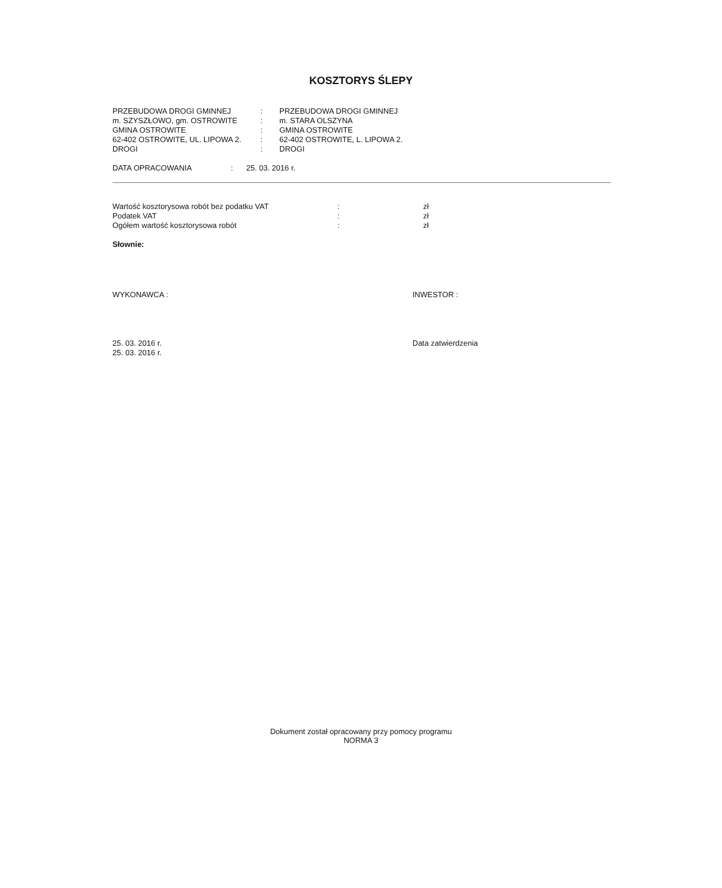KOSZTORYS ŚLEPY
| PRZEBUDOWA DROGI GMINNEJ | : | PRZEBUDOWA DROGI GMINNEJ |
| m. SZYSZŁOWO, gm. OSTROWITE | : | m. STARA OLSZYNA |
| GMINA OSTROWITE | : | GMINA OSTROWITE |
| 62-402 OSTROWITE, UL. LIPOWA 2. | : | 62-402 OSTROWITE, L. LIPOWA 2. |
| DROGI | : | DROGI |
| DATA OPRACOWANIA | : | 25. 03. 2016 r. |
| Wartość kosztorysowa robót bez podatku VAT | : | zł |
| Podatek VAT | : | zł |
| Ogółem wartość kosztorysowa robót | : | zł |
Słownie:
| WYKONAWCA : | INWESTOR : |
| 25. 03. 2016 r. 25. 03. 2016 r. | Data zatwierdzenia |
Dokument został opracowany przy pomocy programu
NORMA 3